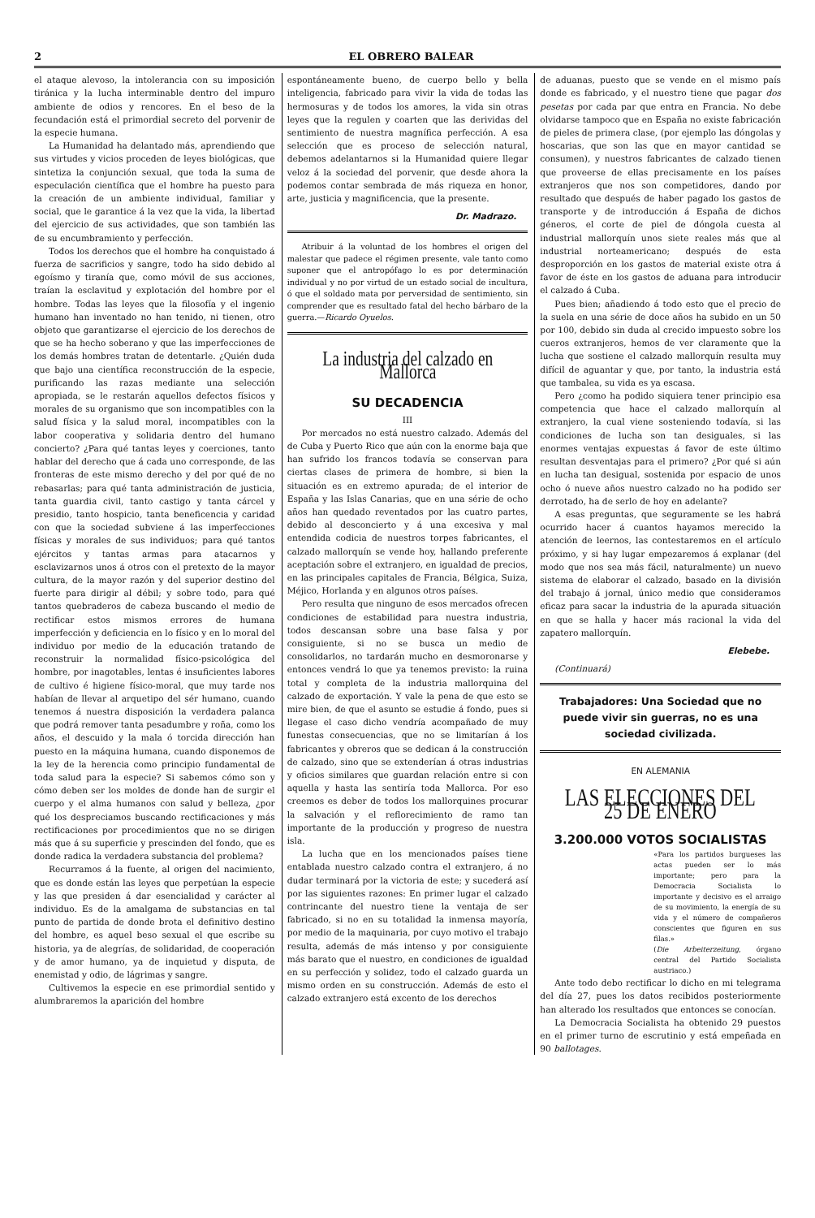2 EL OBRERO BALEAR
el ataque alevoso, la intolerancia con su imposición tiránica y la lucha interminable dentro del impuro ambiente de odios y rencores. En el beso de la fecundación está el primordial secreto del porvenir de la especie humana.
La Humanidad ha delantado más, aprendiendo que sus virtudes y vicios proceden de leyes biológicas, que sintetiza la conjunción sexual, que toda la suma de especulación científica que el hombre ha puesto para la creación de un ambiente individual, familiar y social, que le garantice á la vez que la vida, la libertad del ejercicio de sus actividades, que son también las de su encumbramiento y perfección.
Todos los derechos que el hombre ha conquistado á fuerza de sacrificios y sangre, todo ha sido debido al egoísmo y tiranía que, como móvil de sus acciones, traían la esclavitud y explotación del hombre por el hombre. Todas las leyes que la filosofía y el ingenio humano han inventado no han tenido, ni tienen, otro objeto que garantizarse el ejercicio de los derechos de que se ha hecho soberano y que las imperfecciones de los demás hombres tratan de detentarle. ¿Quién duda que bajo una científica reconstrucción de la especie, purificando las razas mediante una selección apropiada, se le restarán aquellos defectos físicos y morales de su organismo que son incompatibles con la salud física y la salud moral, incompatibles con la labor cooperativa y solidaria dentro del humano concierto? ¿Para qué tantas leyes y coerciones, tanto hablar del derecho que á cada uno corresponde, de las fronteras de este mismo derecho y del por qué de no rebasarlas; para qué tanta administración de justicia, tanta guardia civil, tanto castigo y tanta cárcel y presidio, tanto hospicio, tanta beneficencia y caridad con que la sociedad subviene á las imperfecciones físicas y morales de sus individuos; para qué tantos ejércitos y tantas armas para atacarnos y esclavizarnos unos á otros con el pretexto de la mayor cultura, de la mayor razón y del superior destino del fuerte para dirigir al débil; y sobre todo, para qué tantos quebraderos de cabeza buscando el medio de rectificar estos mismos errores de humana imperfección y deficiencia en lo físico y en lo moral del individuo por medio de la educación tratando de reconstruir la normalidad físico-psicológica del hombre, por inagotables, lentas é insuficientes labores de cultivo é higiene físico-moral, que muy tarde nos habían de llevar al arquetipo del sér humano, cuando tenemos á nuestra disposición la verdadera palanca que podrá remover tanta pesadumbre y roña, como los años, el descuido y la mala ó torcida dirección han puesto en la máquina humana, cuando disponemos de la ley de la herencia como principio fundamental de toda salud para la especie? Si sabemos cómo son y cómo deben ser los moldes de donde han de surgir el cuerpo y el alma humanos con salud y belleza, ¿por qué los despreciamos buscando rectificaciones y más rectificaciones por procedimientos que no se dirigen más que á su superficie y prescinden del fondo, que es donde radica la verdadera substancia del problema?
Recurramos á la fuente, al origen del nacimiento, que es donde están las leyes que perpetúan la especie y las que presiden á dar esencialidad y carácter al individuo. Es de la amalgama de substancias en tal punto de partida de donde brota el definitivo destino del hombre, es aquel beso sexual el que escribe su historia, ya de alegrías, de solidaridad, de cooperación y de amor humano, ya de inquietud y disputa, de enemistad y odio, de lágrimas y sangre.
Cultivemos la especie en ese primordial sentido y alumbraremos la aparición del hombre
espontáneamente bueno, de cuerpo bello y bella inteligencia, fabricado para vivir la vida de todas las hermosuras y de todos los amores, la vida sin otras leyes que la regulen y coarten que las derividas del sentimiento de nuestra magnífica perfección. A esa selección que es proceso de selección natural, debemos adelantarnos si la Humanidad quiere llegar veloz á la sociedad del porvenir, que desde ahora la podemos contar sembrada de más riqueza en honor, arte, justicia y magnificencia, que la presente.
Dr. Madrazo.
Atribuir á la voluntad de los hombres el origen del malestar que padece el régimen presente, vale tanto como suponer que el antropófago lo es por determinación individual y no por virtud de un estado social de incultura, ó que el soldado mata por perversidad de sentimiento, sin comprender que es resultado fatal del hecho bárbaro de la guerra.—Ricardo Oyuelos.
La industria del calzado en Mallorca
SU DECADENCIA
III
Por mercados no está nuestro calzado. Además del de Cuba y Puerto Rico que aún con la enorme baja que han sufrido los francos todavía se conservan para ciertas clases de primera de hombre, si bien la situación es en extremo apurada; de el interior de España y las Islas Canarias, que en una série de ocho años han quedado reventados por las cuatro partes, debido al desconcierto y á una excesiva y mal entendida codicia de nuestros torpes fabricantes, el calzado mallorquín se vende hoy, hallando preferente aceptación sobre el extranjero, en igualdad de precios, en las principales capitales de Francia, Bélgica, Suiza, Méjico, Horlanda y en algunos otros países.
Pero resulta que ninguno de esos mercados ofrecen condiciones de estabilidad para nuestra industria, todos descansan sobre una base falsa y por consiguiente, si no se busca un medio de consolidarlos, no tardarán mucho en desmoronarse y entonces vendrá lo que ya tenemos previsto: la ruina total y completa de la industria mallorquina del calzado de exportación. Y vale la pena de que esto se mire bien, de que el asunto se estudie á fondo, pues si llegase el caso dicho vendría acompañado de muy funestas consecuencias, que no se limitarían á los fabricantes y obreros que se dedican á la construcción de calzado, sino que se extenderían á otras industrias y oficios similares que guardan relación entre si con aquella y hasta las sentiría toda Mallorca. Por eso creemos es deber de todos los mallorquines procurar la salvación y el reflorecimiento de ramo tan importante de la producción y progreso de nuestra isla.
La lucha que en los mencionados países tiene entablada nuestro calzado contra el extranjero, á no dudar terminará por la victoria de este; y sucederá así por las siguientes razones: En primer lugar el calzado contrincante del nuestro tiene la ventaja de ser fabricado, si no en su totalidad la inmensa mayoría, por medio de la maquinaria, por cuyo motivo el trabajo resulta, además de más intenso y por consiguiente más barato que el nuestro, en condiciones de igualdad en su perfección y solidez, todo el calzado guarda un mismo orden en su construcción. Además de esto el calzado extranjero está excento de los derechos
de aduanas, puesto que se vende en el mismo país donde es fabricado, y el nuestro tiene que pagar dos pesetas por cada par que entra en Francia. No debe olvidarse tampoco que en España no existe fabricación de pieles de primera clase, (por ejemplo las dóngolas y hoscarias, que son las que en mayor cantidad se consumen), y nuestros fabricantes de calzado tienen que proveerse de ellas precisamente en los países extranjeros que nos son competidores, dando por resultado que después de haber pagado los gastos de transporte y de introducción á España de dichos géneros, el corte de piel de dóngola cuesta al industrial mallorquín unos siete reales más que al industrial norteamericano; después de esta desproporción en los gastos de material existe otra á favor de éste en los gastos de aduana para introducir el calzado á Cuba.
Pues bien; añadiendo á todo esto que el precio de la suela en una série de doce años ha subido en un 50 por 100, debido sin duda al crecido impuesto sobre los cueros extranjeros, hemos de ver claramente que la lucha que sostiene el calzado mallorquín resulta muy difícil de aguantar y que, por tanto, la industria está que tambalea, su vida es ya escasa.
Pero ¿como ha podido siquiera tener principio esa competencia que hace el calzado mallorquín al extranjero, la cual viene sosteniendo todavía, si las condiciones de lucha son tan desiguales, si las enormes ventajas expuestas á favor de este último resultan desventajas para el primero? ¿Por qué si aún en lucha tan desigual, sostenida por espacio de unos ocho ó nueve años nuestro calzado no ha podido ser derrotado, ha de serlo de hoy en adelante?
A esas preguntas, que seguramente se les habrá ocurrido hacer á cuantos hayamos merecido la atención de leernos, las contestaremos en el artículo próximo, y si hay lugar empezaremos á explanar (del modo que nos sea más fácil, naturalmente) un nuevo sistema de elaborar el calzado, basado en la división del trabajo á jornal, único medio que consideramos eficaz para sacar la industria de la apurada situación en que se halla y hacer más racional la vida del zapatero mallorquín.
Elebebe.
(Continuará)
Trabajadores: Una Sociedad que no puede vivir sin guerras, no es una sociedad civilizada.
EN ALEMANIA
LAS ELECCIONES DEL 25 DE ENERO
3.200.000 VOTOS SOCIALISTAS
«Para los partidos burgueses las actas pueden ser lo más importante; pero para la Democracia Socialista lo importante y decisivo es el arraigo de su movimiento, la energía de su vida y el número de compañeros conscientes que figuren en sus filas.»
(Die Arbeiterzeitung, órgano central del Partido Socialista austriaco.)
Ante todo debo rectificar lo dicho en mi telegrama del día 27, pues los datos recibidos posteriormente han alterado los resultados que entonces se conocían.
La Democracia Socialista ha obtenido 29 puestos en el primer turno de escrutinio y está empeñada en 90 ballotages.